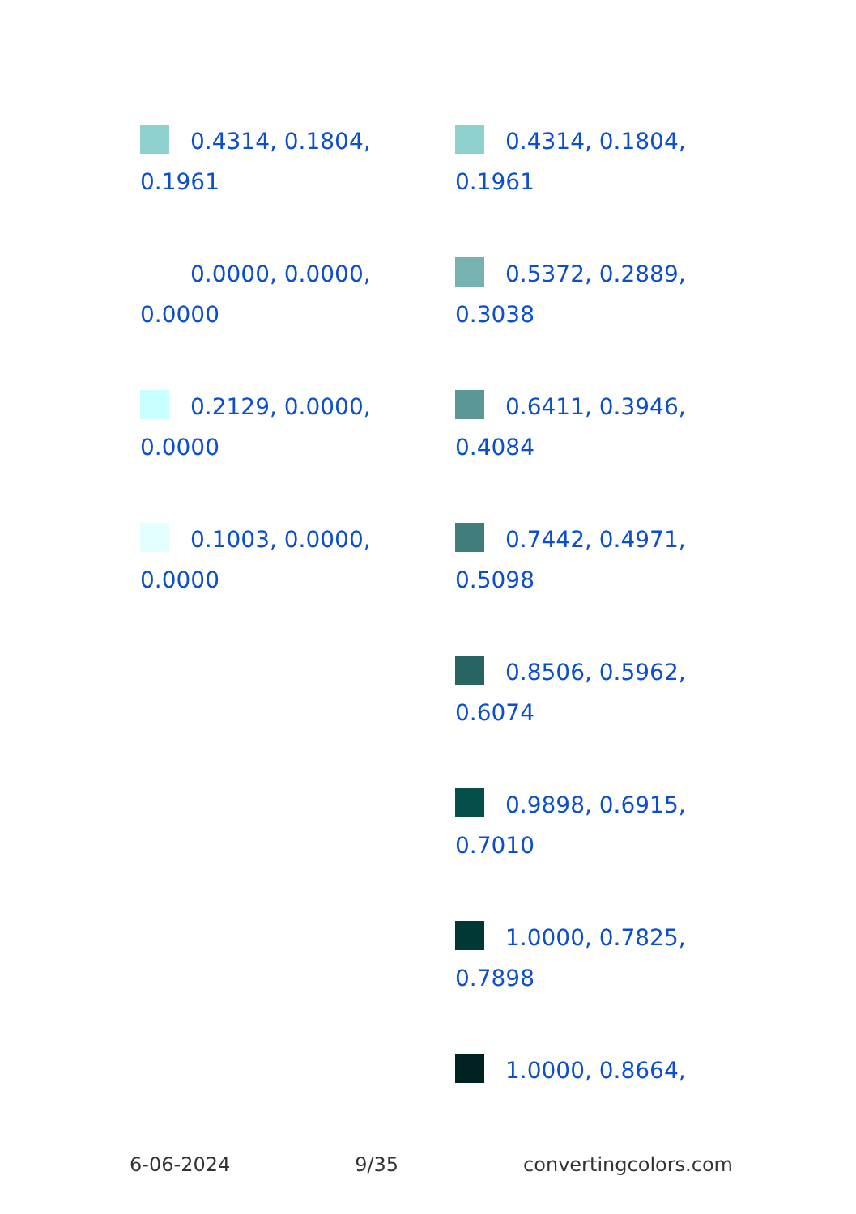0.4314, 0.1804, 0.1961
0.0000, 0.0000, 0.0000
0.2129, 0.0000, 0.0000
0.1003, 0.0000, 0.0000
0.4314, 0.1804, 0.1961
0.5372, 0.2889, 0.3038
0.6411, 0.3946, 0.4084
0.7442, 0.4971, 0.5098
0.8506, 0.5962, 0.6074
0.9898, 0.6915, 0.7010
1.0000, 0.7825, 0.7898
1.0000, 0.8664,
6-06-2024 9/35 convertingcolors.com